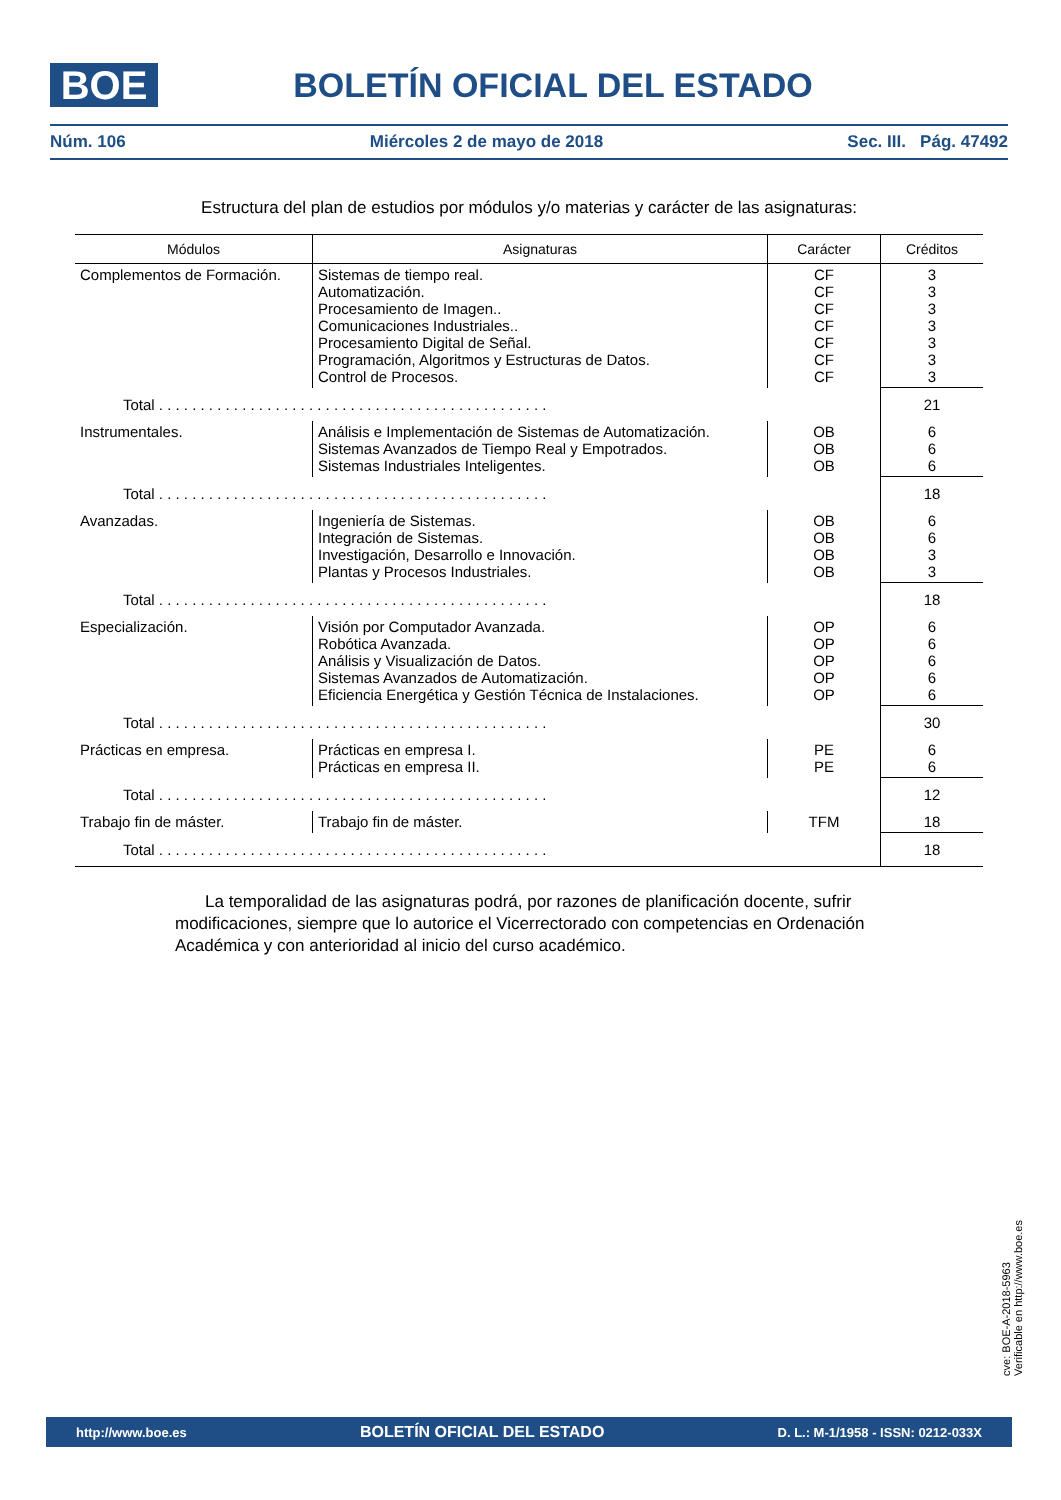BOE
BOLETÍN OFICIAL DEL ESTADO
Núm. 106 Miércoles 2 de mayo de 2018 Sec. III. Pág. 47492
Estructura del plan de estudios por módulos y/o materias y carácter de las asignaturas:
| Módulos | Asignaturas | Carácter | Créditos |
| --- | --- | --- | --- |
| Complementos de Formación. | Sistemas de tiempo real. Automatización. Procesamiento de Imagen.. Comunicaciones Industriales.. Procesamiento Digital de Señal. Programación, Algoritmos y Estructuras de Datos. Control de Procesos. | CF CF CF CF CF CF CF | 3 3 3 3 3 3 3 |
| Total . . . . . . . . . . . . . . . . . . . . . . . . . . . . . . . . . . . . . . . . . . . . . . . | | | 21 |
| Instrumentales. | Análisis e Implementación de Sistemas de Automatización. Sistemas Avanzados de Tiempo Real y Empotrados. Sistemas Industriales Inteligentes. | OB OB OB | 6 6 6 |
| Total . . . . . . . . . . . . . . . . . . . . . . . . . . . . . . . . . . . . . . . . . . . . . . . | | | 18 |
| Avanzadas. | Ingeniería de Sistemas. Integración de Sistemas. Investigación, Desarrollo e Innovación. Plantas y Procesos Industriales. | OB OB OB OB | 6 6 3 3 |
| Total . . . . . . . . . . . . . . . . . . . . . . . . . . . . . . . . . . . . . . . . . . . . . . . | | | 18 |
| Especialización. | Visión por Computador Avanzada. Robótica Avanzada. Análisis y Visualización de Datos. Sistemas Avanzados de Automatización. Eficiencia Energética y Gestión Técnica de Instalaciones. | OP OP OP OP OP | 6 6 6 6 6 |
| Total . . . . . . . . . . . . . . . . . . . . . . . . . . . . . . . . . . . . . . . . . . . . . . . | | | 30 |
| Prácticas en empresa. | Prácticas en empresa I. Prácticas en empresa II. | PE PE | 6 6 |
| Total . . . . . . . . . . . . . . . . . . . . . . . . . . . . . . . . . . . . . . . . . . . . . . . | | | 12 |
| Trabajo fin de máster. | Trabajo fin de máster. | TFM | 18 |
| Total . . . . . . . . . . . . . . . . . . . . . . . . . . . . . . . . . . . . . . . . . . . . . . . | | | 18 |
La temporalidad de las asignaturas podrá, por razones de planificación docente, sufrir modificaciones, siempre que lo autorice el Vicerrectorado con competencias en Ordenación Académica y con anterioridad al inicio del curso académico.
cve: BOE-A-2018-5963
Verificable en http://www.boe.es
http://www.boe.es BOLETÍN OFICIAL DEL ESTADO D. L.: M-1/1958 - ISSN: 0212-033X